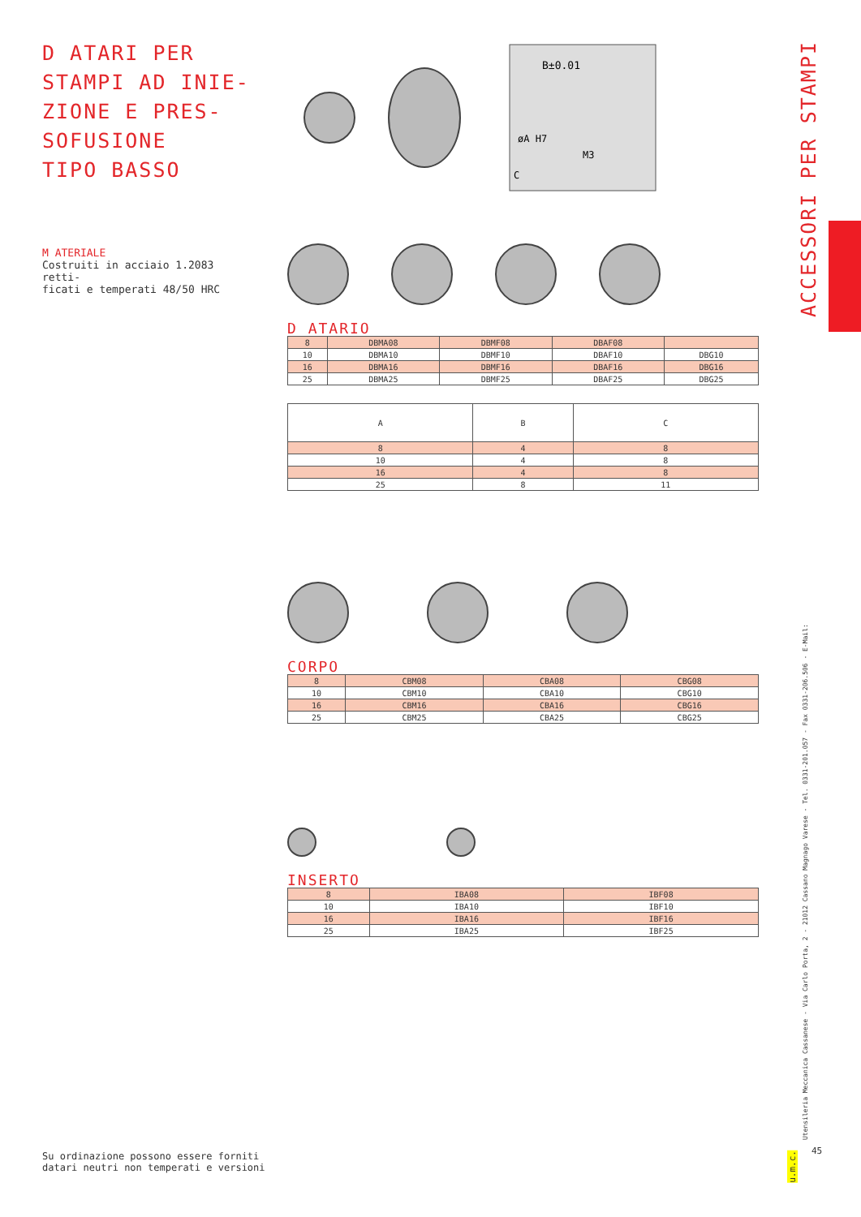D ATARI PER
STAMPI AD INIE-
ZIONE E PRES-
SOFUSIONE
TIPO BASSO
M ATERIALE
Costruiti in acciaio 1.2083 retti-
ficati e temperati 48/50 HRC
B±0.01
øA H7
C
M3
D ATARIO
| 8 | DBMA08 | DBMF08 | DBAF08 | |
| 10 | DBMA10 | DBMF10 | DBAF10 | DBG10 |
| 16 | DBMA16 | DBMF16 | DBAF16 | DBG16 |
| 25 | DBMA25 | DBMF25 | DBAF25 | DBG25 |
| A | B | C |
| --- | --- | --- |
| 8 | 4 | 8 |
| 10 | 4 | 8 |
| 16 | 4 | 8 |
| 25 | 8 | 11 |
CORPO
| 8 | CBM08 | CBA08 | CBG08 |
| 10 | CBM10 | CBA10 | CBG10 |
| 16 | CBM16 | CBA16 | CBG16 |
| 25 | CBM25 | CBA25 | CBG25 |
INSERTO
| 8 | IBA08 | IBF08 |
| 10 | IBA10 | IBF10 |
| 16 | IBA16 | IBF16 |
| 25 | IBA25 | IBF25 |
ACCESSORI PER STAMPI
Utensileria Meccanica Cassanese - Via Carlo Porta, 2 - 21012 Cassano Magnago Varese - Tel. 0331-201.057 - Fax 0331-206.506 - E-Mail:
45
u.m.c.
Su ordinazione possono essere forniti
datari neutri non temperati e versioni